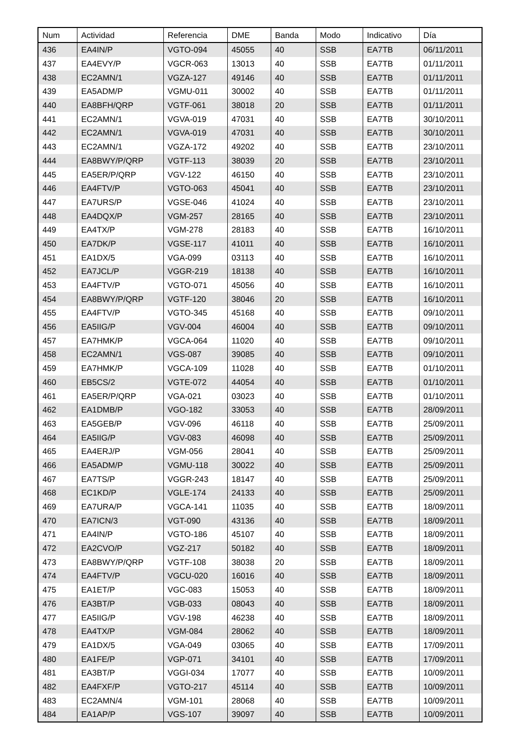| Num | Actividad | Referencia | DME | Banda | Modo | Indicativo | Día |
| --- | --- | --- | --- | --- | --- | --- | --- |
| 436 | EA4IN/P | VGTO-094 | 45055 | 40 | SSB | EA7TB | 06/11/2011 |
| 437 | EA4EVY/P | VGCR-063 | 13013 | 40 | SSB | EA7TB | 01/11/2011 |
| 438 | EC2AMN/1 | VGZA-127 | 49146 | 40 | SSB | EA7TB | 01/11/2011 |
| 439 | EA5ADM/P | VGMU-011 | 30002 | 40 | SSB | EA7TB | 01/11/2011 |
| 440 | EA8BFH/QRP | VGTF-061 | 38018 | 20 | SSB | EA7TB | 01/11/2011 |
| 441 | EC2AMN/1 | VGVA-019 | 47031 | 40 | SSB | EA7TB | 30/10/2011 |
| 442 | EC2AMN/1 | VGVA-019 | 47031 | 40 | SSB | EA7TB | 30/10/2011 |
| 443 | EC2AMN/1 | VGZA-172 | 49202 | 40 | SSB | EA7TB | 23/10/2011 |
| 444 | EA8BWY/P/QRP | VGTF-113 | 38039 | 20 | SSB | EA7TB | 23/10/2011 |
| 445 | EA5ER/P/QRP | VGV-122 | 46150 | 40 | SSB | EA7TB | 23/10/2011 |
| 446 | EA4FTV/P | VGTO-063 | 45041 | 40 | SSB | EA7TB | 23/10/2011 |
| 447 | EA7URS/P | VGSE-046 | 41024 | 40 | SSB | EA7TB | 23/10/2011 |
| 448 | EA4DQX/P | VGM-257 | 28165 | 40 | SSB | EA7TB | 23/10/2011 |
| 449 | EA4TX/P | VGM-278 | 28183 | 40 | SSB | EA7TB | 16/10/2011 |
| 450 | EA7DK/P | VGSE-117 | 41011 | 40 | SSB | EA7TB | 16/10/2011 |
| 451 | EA1DX/5 | VGA-099 | 03113 | 40 | SSB | EA7TB | 16/10/2011 |
| 452 | EA7JCL/P | VGGR-219 | 18138 | 40 | SSB | EA7TB | 16/10/2011 |
| 453 | EA4FTV/P | VGTO-071 | 45056 | 40 | SSB | EA7TB | 16/10/2011 |
| 454 | EA8BWY/P/QRP | VGTF-120 | 38046 | 20 | SSB | EA7TB | 16/10/2011 |
| 455 | EA4FTV/P | VGTO-345 | 45168 | 40 | SSB | EA7TB | 09/10/2011 |
| 456 | EA5IIG/P | VGV-004 | 46004 | 40 | SSB | EA7TB | 09/10/2011 |
| 457 | EA7HMK/P | VGCA-064 | 11020 | 40 | SSB | EA7TB | 09/10/2011 |
| 458 | EC2AMN/1 | VGS-087 | 39085 | 40 | SSB | EA7TB | 09/10/2011 |
| 459 | EA7HMK/P | VGCA-109 | 11028 | 40 | SSB | EA7TB | 01/10/2011 |
| 460 | EB5CS/2 | VGTE-072 | 44054 | 40 | SSB | EA7TB | 01/10/2011 |
| 461 | EA5ER/P/QRP | VGA-021 | 03023 | 40 | SSB | EA7TB | 01/10/2011 |
| 462 | EA1DMB/P | VGO-182 | 33053 | 40 | SSB | EA7TB | 28/09/2011 |
| 463 | EA5GEB/P | VGV-096 | 46118 | 40 | SSB | EA7TB | 25/09/2011 |
| 464 | EA5IIG/P | VGV-083 | 46098 | 40 | SSB | EA7TB | 25/09/2011 |
| 465 | EA4ERJ/P | VGM-056 | 28041 | 40 | SSB | EA7TB | 25/09/2011 |
| 466 | EA5ADM/P | VGMU-118 | 30022 | 40 | SSB | EA7TB | 25/09/2011 |
| 467 | EA7TS/P | VGGR-243 | 18147 | 40 | SSB | EA7TB | 25/09/2011 |
| 468 | EC1KD/P | VGLE-174 | 24133 | 40 | SSB | EA7TB | 25/09/2011 |
| 469 | EA7URA/P | VGCA-141 | 11035 | 40 | SSB | EA7TB | 18/09/2011 |
| 470 | EA7ICN/3 | VGT-090 | 43136 | 40 | SSB | EA7TB | 18/09/2011 |
| 471 | EA4IN/P | VGTO-186 | 45107 | 40 | SSB | EA7TB | 18/09/2011 |
| 472 | EA2CVO/P | VGZ-217 | 50182 | 40 | SSB | EA7TB | 18/09/2011 |
| 473 | EA8BWY/P/QRP | VGTF-108 | 38038 | 20 | SSB | EA7TB | 18/09/2011 |
| 474 | EA4FTV/P | VGCU-020 | 16016 | 40 | SSB | EA7TB | 18/09/2011 |
| 475 | EA1ET/P | VGC-083 | 15053 | 40 | SSB | EA7TB | 18/09/2011 |
| 476 | EA3BT/P | VGB-033 | 08043 | 40 | SSB | EA7TB | 18/09/2011 |
| 477 | EA5IIG/P | VGV-198 | 46238 | 40 | SSB | EA7TB | 18/09/2011 |
| 478 | EA4TX/P | VGM-084 | 28062 | 40 | SSB | EA7TB | 18/09/2011 |
| 479 | EA1DX/5 | VGA-049 | 03065 | 40 | SSB | EA7TB | 17/09/2011 |
| 480 | EA1FE/P | VGP-071 | 34101 | 40 | SSB | EA7TB | 17/09/2011 |
| 481 | EA3BT/P | VGGI-034 | 17077 | 40 | SSB | EA7TB | 10/09/2011 |
| 482 | EA4FXF/P | VGTO-217 | 45114 | 40 | SSB | EA7TB | 10/09/2011 |
| 483 | EC2AMN/4 | VGM-101 | 28068 | 40 | SSB | EA7TB | 10/09/2011 |
| 484 | EA1AP/P | VGS-107 | 39097 | 40 | SSB | EA7TB | 10/09/2011 |